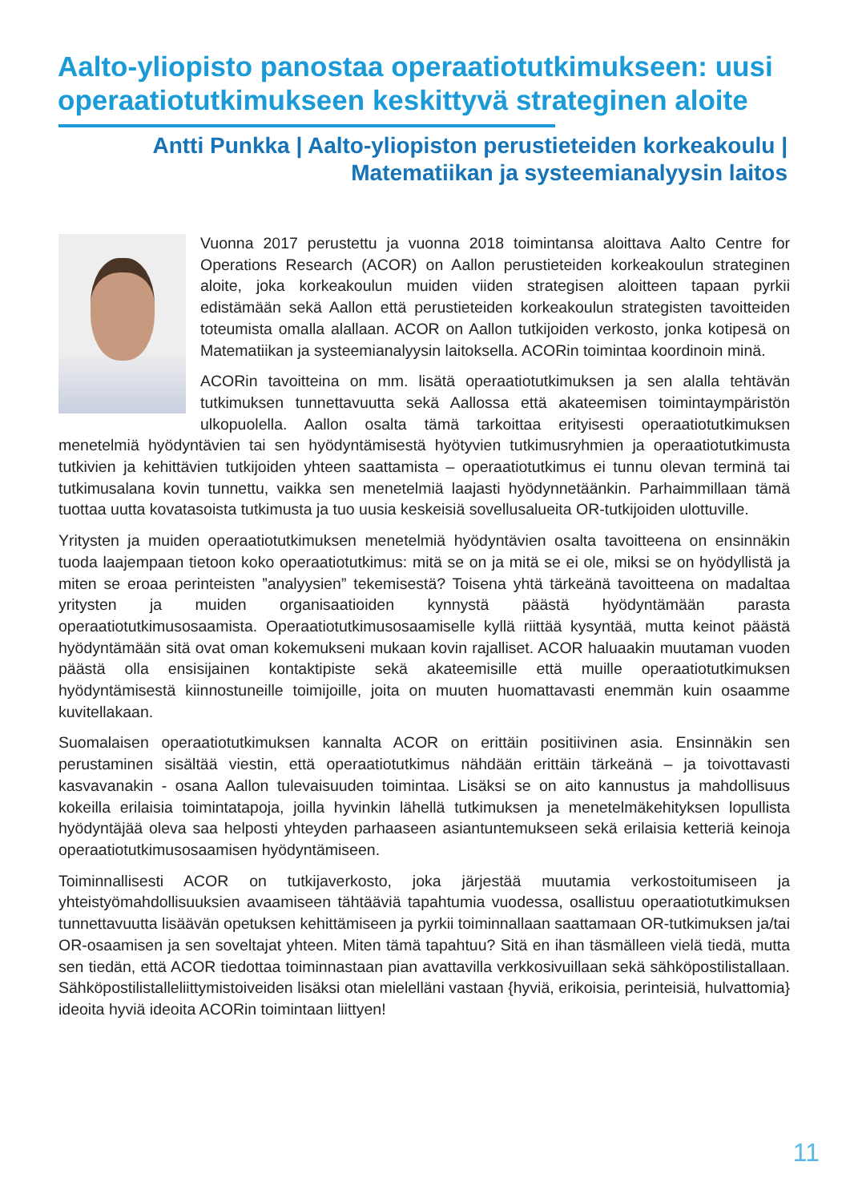Aalto-yliopisto panostaa operaatiotutkimukseen: uusi operaatiotutkimukseen keskittyvä strateginen aloite
Antti Punkka | Aalto-yliopiston perustieteiden korkeakoulu | Matematiikan ja systeemianalyysin laitos
Vuonna 2017 perustettu ja vuonna 2018 toimintansa aloittava Aalto Centre for Operations Research (ACOR) on Aallon perustieteiden korkeakoulun strateginen aloite, joka korkeakoulun muiden viiden strategisen aloitteen tapaan pyrkii edistämään sekä Aallon että perustieteiden korkeakoulun strategisten tavoitteiden toteumista omalla alallaan. ACOR on Aallon tutkijoiden verkosto, jonka kotipesä on Matematiikan ja systeemianalyysin laitoksella. ACORin toimintaa koordinoin minä.
ACORin tavoitteina on mm. lisätä operaatiotutkimuksen ja sen alalla tehtävän tutkimuksen tunnettavuutta sekä Aallossa että akateemisen toimintaympäristön ulkopuolella. Aallon osalta tämä tarkoittaa erityisesti operaatiotutkimuksen menetelmiä hyödyntävien tai sen hyödyntämisestä hyötyvien tutkimusryhmien ja operaatiotutkimusta tutkivien ja kehittävien tutkijoiden yhteen saattamista – operaatiotutkimus ei tunnu olevan terminä tai tutkimusalana kovin tunnettu, vaikka sen menetelmiä laajasti hyödynnetäänkin. Parhaimmillaan tämä tuottaa uutta kovatasoista tutkimusta ja tuo uusia keskeisiä sovellusalueita OR-tutkijoiden ulottuville.
Yritysten ja muiden operaatiotutkimuksen menetelmiä hyödyntävien osalta tavoitteena on ensinnäkin tuoda laajempaan tietoon koko operaatiotutkimus: mitä se on ja mitä se ei ole, miksi se on hyödyllistä ja miten se eroaa perinteisten ”analyysien” tekemisestä? Toisena yhtä tärkeänä tavoitteena on madaltaa yritysten ja muiden organisaatioiden kynnystä päästä hyödyntämään parasta operaatiotutkimusosaamista. Operaatiotutkimusosaamiselle kyllä riittää kysyntää, mutta keinot päästä hyödyntämään sitä ovat oman kokemukseni mukaan kovin rajalliset. ACOR haluaakin muutaman vuoden päästä olla ensisijainen kontaktipiste sekä akateemisille että muille operaatiotutkimuksen hyödyntämisestä kiinnostuneille toimijoille, joita on muuten huomattavasti enemmän kuin osaamme kuvitellakaan.
Suomalaisen operaatiotutkimuksen kannalta ACOR on erittäin positiivinen asia. Ensinnäkin sen perustaminen sisältää viestin, että operaatiotutkimus nähdään erittäin tärkeänä – ja toivottavasti kasvavanakin - osana Aallon tulevaisuuden toimintaa. Lisäksi se on aito kannustus ja mahdollisuus kokeilla erilaisia toimintatapoja, joilla hyvinkin lähellä tutkimuksen ja menetelmäkehityksen lopullista hyödyntäjää oleva saa helposti yhteyden parhaaseen asiantuntemukseen sekä erilaisia ketteriä keinoja operaatiotutkimusosaamisen hyödyntämiseen.
Toiminnallisesti ACOR on tutkijaverkosto, joka järjestää muutamia verkostoitumiseen ja yhteistyömahdollisuuksien avaamiseen tähtääviä tapahtumia vuodessa, osallistuu operaatiotutkimuksen tunnettavuutta lisäävän opetuksen kehittämiseen ja pyrkii toiminnallaan saattamaan OR-tutkimuksen ja/tai OR-osaamisen ja sen soveltajat yhteen. Miten tämä tapahtuu? Sitä en ihan täsmälleen vielä tiedä, mutta sen tiedän, että ACOR tiedottaa toiminnastaan pian avattavilla verkkosivuillaan sekä sähköpostilistallaan. Sähköpostilistalleliittymistoiveiden lisäksi otan mielelläni vastaan {hyviä, erikoisia, perinteisiä, hulvattomia} ideoita hyviä ideoita ACORin toimintaan liittyen!
11